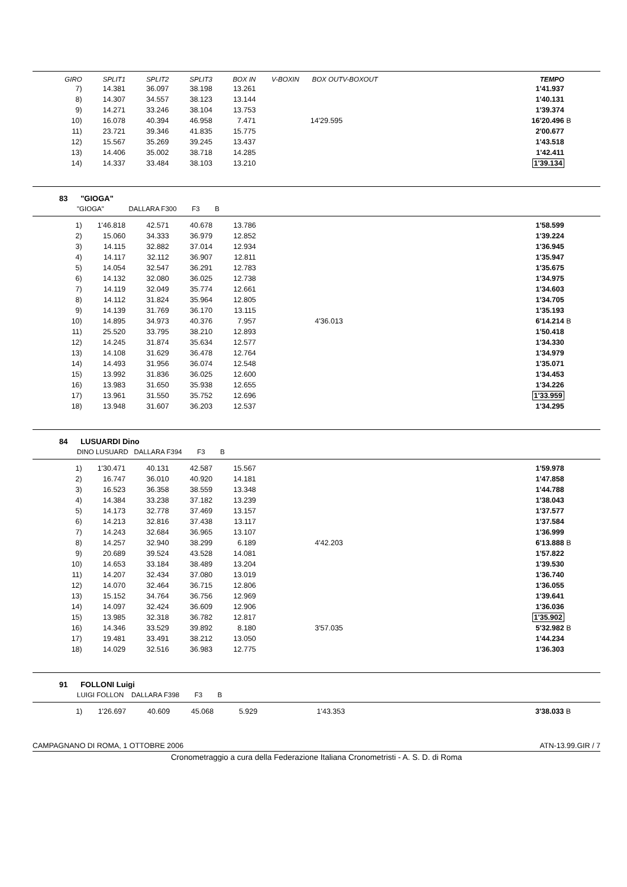| GIRO | SPLIT1 | SPLIT2 | SPLIT3 | BOX IN | V-BOXIN | BOX OUT | V-BOXOUT | | TEMPO | |
| --- | --- | --- | --- | --- | --- | --- | --- | --- | --- | --- |
| 7) | 14.381 | 36.097 | 38.198 | 13.261 | | | | | 1'41.937 | |
| 8) | 14.307 | 34.557 | 38.123 | 13.144 | | | | | 1'40.131 | |
| 9) | 14.271 | 33.246 | 38.104 | 13.753 | | | | | 1'39.374 | |
| 10) | 16.078 | 40.394 | 46.958 | 7.471 | | 14'29.595 | | | 16'20.496 | B |
| 11) | 23.721 | 39.346 | 41.835 | 15.775 | | | | | 2'00.677 | |
| 12) | 15.567 | 35.269 | 39.245 | 13.437 | | | | | 1'43.518 | |
| 13) | 14.406 | 35.002 | 38.718 | 14.285 | | | | | 1'42.411 | |
| 14) | 14.337 | 33.484 | 38.103 | 13.210 | | | | | 1'39.134 | |
83 "GIOGA"
"GIOGA" DALLARA F300 F3 B
| 1) | 1'46.818 | 42.571 | 40.678 | 13.786 | | | | | 1'58.599 | |
| 2) | 15.060 | 34.333 | 36.979 | 12.852 | | | | | 1'39.224 | |
| 3) | 14.115 | 32.882 | 37.014 | 12.934 | | | | | 1'36.945 | |
| 4) | 14.117 | 32.112 | 36.907 | 12.811 | | | | | 1'35.947 | |
| 5) | 14.054 | 32.547 | 36.291 | 12.783 | | | | | 1'35.675 | |
| 6) | 14.132 | 32.080 | 36.025 | 12.738 | | | | | 1'34.975 | |
| 7) | 14.119 | 32.049 | 35.774 | 12.661 | | | | | 1'34.603 | |
| 8) | 14.112 | 31.824 | 35.964 | 12.805 | | | | | 1'34.705 | |
| 9) | 14.139 | 31.769 | 36.170 | 13.115 | | | | | 1'35.193 | |
| 10) | 14.895 | 34.973 | 40.376 | 7.957 | | 4'36.013 | | | 6'14.214 | B |
| 11) | 25.520 | 33.795 | 38.210 | 12.893 | | | | | 1'50.418 | |
| 12) | 14.245 | 31.874 | 35.634 | 12.577 | | | | | 1'34.330 | |
| 13) | 14.108 | 31.629 | 36.478 | 12.764 | | | | | 1'34.979 | |
| 14) | 14.493 | 31.956 | 36.074 | 12.548 | | | | | 1'35.071 | |
| 15) | 13.992 | 31.836 | 36.025 | 12.600 | | | | | 1'34.453 | |
| 16) | 13.983 | 31.650 | 35.938 | 12.655 | | | | | 1'34.226 | |
| 17) | 13.961 | 31.550 | 35.752 | 12.696 | | | | | 1'33.959 | |
| 18) | 13.948 | 31.607 | 36.203 | 12.537 | | | | | 1'34.295 | |
84 LUSUARDI Dino
DINO LUSUARD DALLARA F394 F3 B
| 1) | 1'30.471 | 40.131 | 42.587 | 15.567 | | | | | 1'59.978 | |
| 2) | 16.747 | 36.010 | 40.920 | 14.181 | | | | | 1'47.858 | |
| 3) | 16.523 | 36.358 | 38.559 | 13.348 | | | | | 1'44.788 | |
| 4) | 14.384 | 33.238 | 37.182 | 13.239 | | | | | 1'38.043 | |
| 5) | 14.173 | 32.778 | 37.469 | 13.157 | | | | | 1'37.577 | |
| 6) | 14.213 | 32.816 | 37.438 | 13.117 | | | | | 1'37.584 | |
| 7) | 14.243 | 32.684 | 36.965 | 13.107 | | | | | 1'36.999 | |
| 8) | 14.257 | 32.940 | 38.299 | 6.189 | | 4'42.203 | | | 6'13.888 | B |
| 9) | 20.689 | 39.524 | 43.528 | 14.081 | | | | | 1'57.822 | |
| 10) | 14.653 | 33.184 | 38.489 | 13.204 | | | | | 1'39.530 | |
| 11) | 14.207 | 32.434 | 37.080 | 13.019 | | | | | 1'36.740 | |
| 12) | 14.070 | 32.464 | 36.715 | 12.806 | | | | | 1'36.055 | |
| 13) | 15.152 | 34.764 | 36.756 | 12.969 | | | | | 1'39.641 | |
| 14) | 14.097 | 32.424 | 36.609 | 12.906 | | | | | 1'36.036 | |
| 15) | 13.985 | 32.318 | 36.782 | 12.817 | | | | | 1'35.902 | |
| 16) | 14.346 | 33.529 | 39.892 | 8.180 | | 3'57.035 | | | 5'32.982 | B |
| 17) | 19.481 | 33.491 | 38.212 | 13.050 | | | | | 1'44.234 | |
| 18) | 14.029 | 32.516 | 36.983 | 12.775 | | | | | 1'36.303 | |
91 FOLLONI Luigi
LUIGI FOLLON DALLARA F398 F3 B
| 1) | 1'26.697 | 40.609 | 45.068 | 5.929 | | 1'43.353 | | | 3'38.033 | B |
CAMPAGNANO DI ROMA, 1 OTTOBRE 2006 ATN-13.99.GIR / 7
Cronometraggio a cura della Federazione Italiana Cronometristi - A. S. D. di Roma